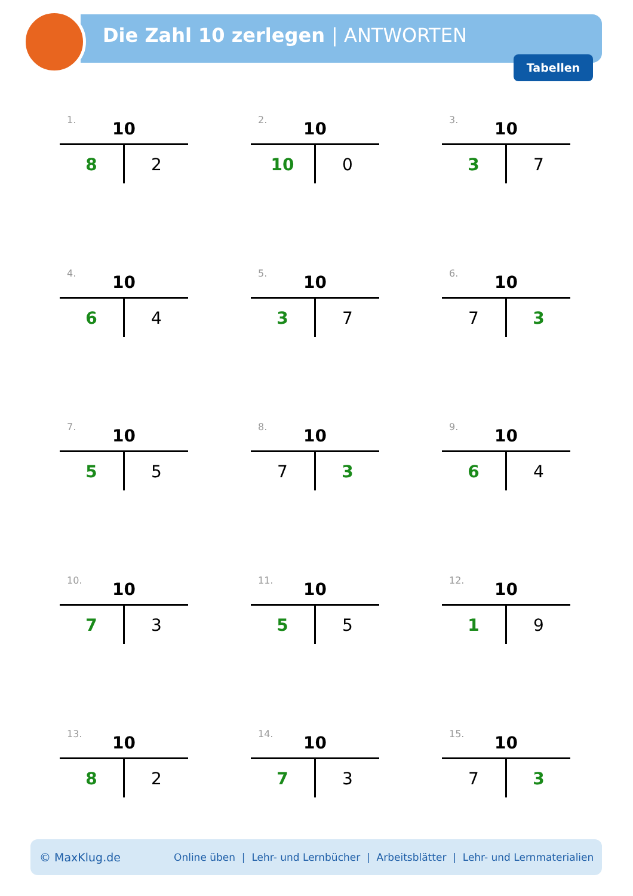Die Zahl 10 zerlegen | ANTWORTEN
Tabellen
1.
10
| 8 | 2 |
2.
10
| 10 | 0 |
3.
10
| 3 | 7 |
4.
10
| 6 | 4 |
5.
10
| 3 | 7 |
6.
10
| 7 | 3 |
7.
10
| 5 | 5 |
8.
10
| 7 | 3 |
9.
10
| 6 | 4 |
10.
10
| 7 | 3 |
11.
10
| 5 | 5 |
12.
10
| 1 | 9 |
13.
10
| 8 | 2 |
14.
10
| 7 | 3 |
15.
10
| 7 | 3 |
© MaxKlug.de Online üben | Lehr- und Lernbücher | Arbeitsblätter | Lehr- und Lernmaterialien